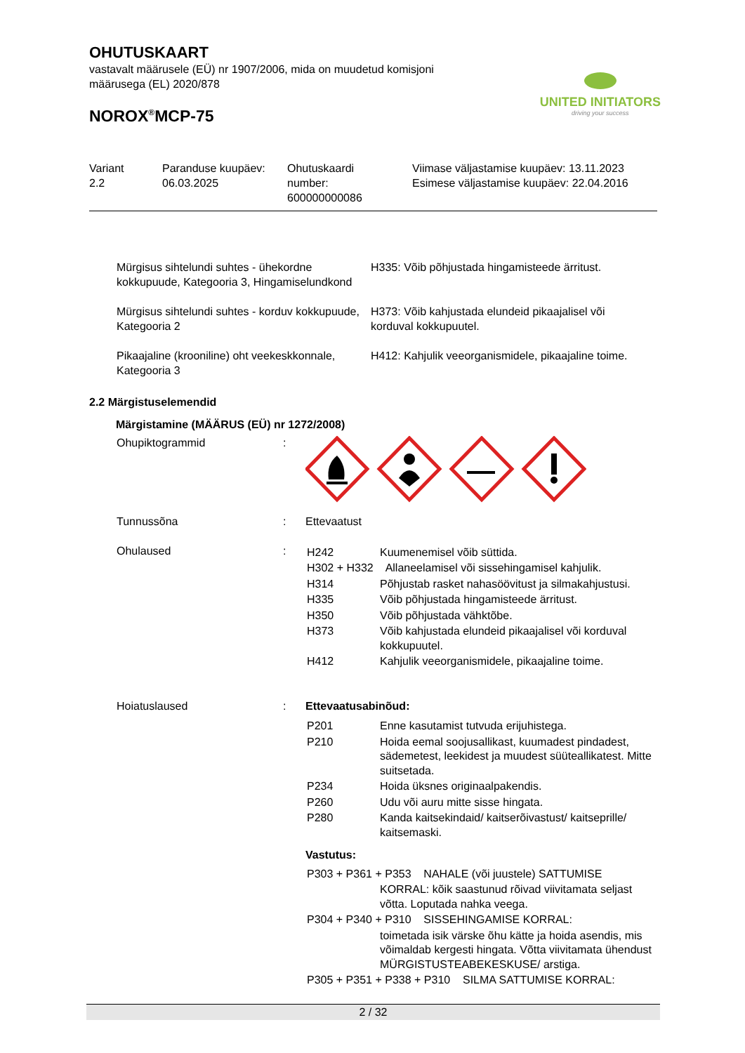OHUTUSKAART
vastavalt määrusele (EÜ) nr 1907/2006, mida on muudetud komisjoni
määrusega (EL) 2020/878
NOROX<sup>®</sup>MCP-75
UNITED INITIATORS
driving your success
| Variant 2.2 | Paranduse kuupäev: 06.03.2025 | Ohutuskaardi number: 600000000086 | Viimase väljastamise kuupäev: 13.11.2023 Esimese väljastamise kuupäev: 22.04.2016 |
| Mürgisus sihtelundi suhtes - ühekordne kokkupuude, Kategooria 3, Hingamiselundkond | H335: Võib põhjustada hingamisteede ärritust. |
| Mürgisus sihtelundi suhtes - korduv kokkupuude, Kategooria 2 | H373: Võib kahjustada elundeid pikaajalisel või korduval kokkupuutel. |
| Pikaajaline (krooniline) oht veekeskkonnale, Kategooria 3 | H412: Kahjulik veeorganismidele, pikaajaline toime. |
2.2 Märgistuselemendid
Märgistamine (MÄÄRUS (EÜ) nr 1272/2008)
| Ohupiktogrammid | : | |
| Tunnussõna | : | Ettevaatust |
| Ohulaused | : | / H242 / Kuumenemisel võib süttida. / / H302 + H332 Allaneelamisel või sissehingamisel kahjulik. / / / H314 / Põhjustab rasket nahasöövitust ja silmakahjustusi. / / H335 / Võib põhjustada hingamisteede ärritust. / / H350 / Võib põhjustada vähktõbe. / / H373 / Võib kahjustada elundeid pikaajalisel või korduval kokkupuutel. / / H412 / Kahjulik veeorganismidele, pikaajaline toime. / |
| Hoiatuslaused | : | Ettevaatusabinõud: / P201 / Enne kasutamist tutvuda erijuhistega. / / P210 / Hoida eemal soojusallikast, kuumadest pindadest, sädemetest, leekidest ja muudest süüteallikatest. Mitte suitsetada. / / P234 / Hoida üksnes originaalpakendis. / / P260 / Udu või auru mitte sisse hingata. / / P280 / Kanda kaitsekindaid/ kaitserõivastust/ kaitseprille/ kaitsemaski. / Vastutus: / P303 + P361 + P353 NAHALE (või juustele) SATTUMISE / / / / KORRAL: kõik saastunud rõivad viivitamata seljast võtta. Loputada nahka veega. / / P304 + P340 + P310 SISSEHINGAMISE KORRAL: / / / / toimetada isik värske õhu kätte ja hoida asendis, mis võimaldab kergesti hingata. Võtta viivitamata ühendust MÜRGISTUSTEABEKESKUSE/ arstiga. / / P305 + P351 + P338 + P310 SILMA SATTUMISE KORRAL: / / |
2 / 32